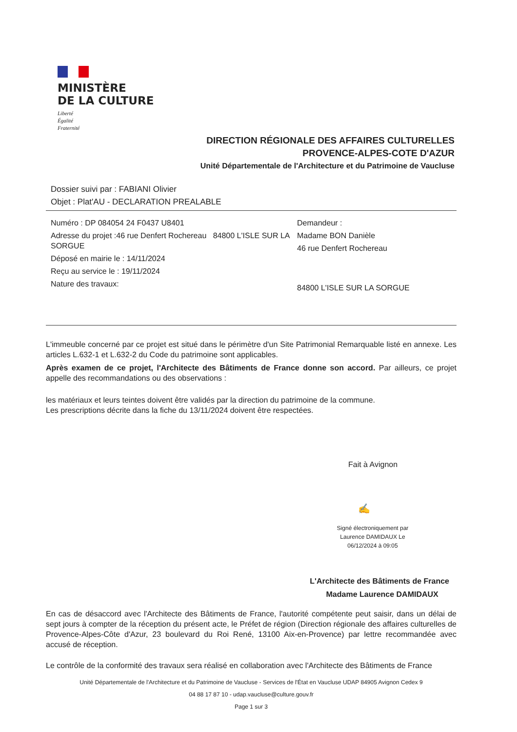MINISTÈRE
DE LA CULTURE
Liberté
Égalité
Fraternité
DIRECTION RÉGIONALE DES AFFAIRES CULTURELLES
PROVENCE-ALPES-COTE D'AZUR
Unité Départementale de l'Architecture et du Patrimoine de Vaucluse
Dossier suivi par : FABIANI Olivier
Objet : Plat'AU - DECLARATION PREALABLE
Numéro : DP 084054 24 F0437 U8401
Adresse du projet :46 rue Denfert Rochereau 84800 L'ISLE SUR LA SORGUE
Déposé en mairie le : 14/11/2024
Reçu au service le : 19/11/2024
Nature des travaux:
Demandeur :
Madame BON Danièle
46 rue Denfert Rochereau
84800 L'ISLE SUR LA SORGUE
L'immeuble concerné par ce projet est situé dans le périmètre d'un Site Patrimonial Remarquable listé en annexe. Les articles L.632-1 et L.632-2 du Code du patrimoine sont applicables.
Après examen de ce projet, l'Architecte des Bâtiments de France donne son accord. Par ailleurs, ce projet appelle des recommandations ou des observations :
les matériaux et leurs teintes doivent être validés par la direction du patrimoine de la commune.
Les prescriptions décrite dans la fiche du 13/11/2024 doivent être respectées.
Fait à Avignon
✍
Signé électroniquement par Laurence DAMIDAUX Le 06/12/2024 à 09:05
L'Architecte des Bâtiments de France
Madame Laurence DAMIDAUX
En cas de désaccord avec l'Architecte des Bâtiments de France, l'autorité compétente peut saisir, dans un délai de sept jours à compter de la réception du présent acte, le Préfet de région (Direction régionale des affaires culturelles de Provence-Alpes-Côte d'Azur, 23 boulevard du Roi René, 13100 Aix-en-Provence) par lettre recommandée avec accusé de réception.
Le contrôle de la conformité des travaux sera réalisé en collaboration avec l'Architecte des Bâtiments de France
Unité Départementale de l'Architecture et du Patrimoine de Vaucluse - Services de l'État en Vaucluse UDAP 84905 Avignon Cedex 9
04 88 17 87 10 - udap.vaucluse@culture.gouv.fr
Page 1 sur 3